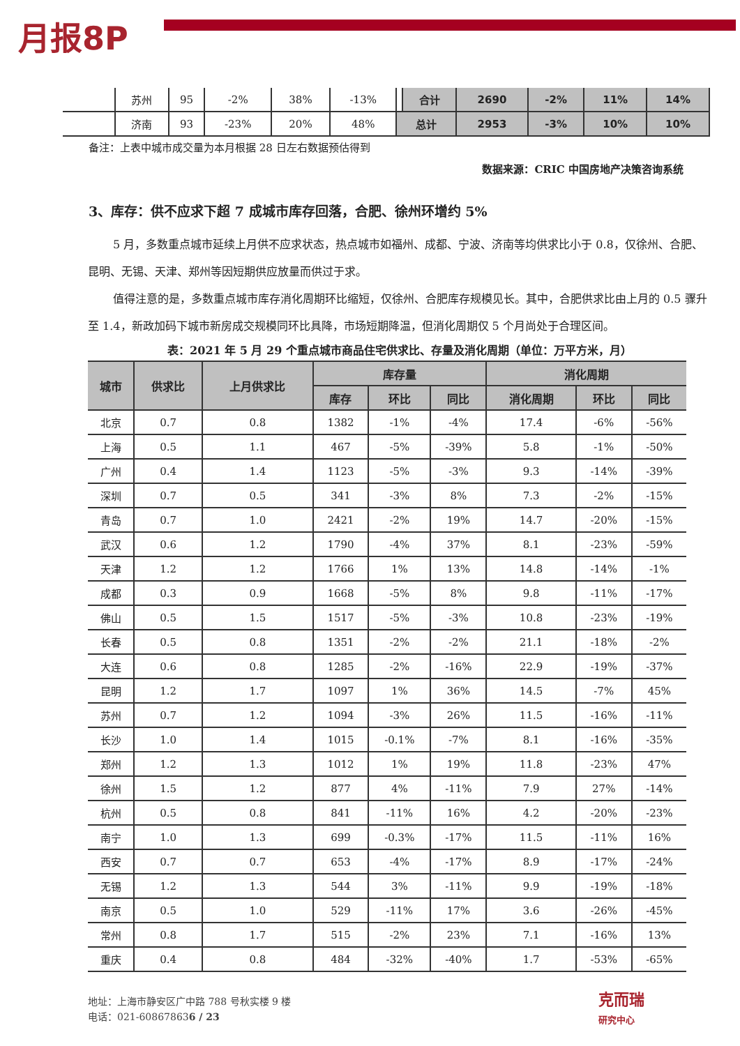月报8P
| | 苏州 | 95 | -2% | 38% | -13% | | 合计 | 2690 | -2% | 11% | 14% |
| | 济南 | 93 | -23% | 20% | 48% | 总计 | | 2953 | -3% | 10% | 10% |
备注：上表中城市成交量为本月根据 28 日左右数据预估得到
数据来源：CRIC 中国房地产决策咨询系统
3、库存：供不应求下超 7 成城市库存回落，合肥、徐州环增约 5%
5 月，多数重点城市延续上月供不应求状态，热点城市如福州、成都、宁波、济南等均供求比小于 0.8，仅徐州、合肥、昆明、无锡、天津、郑州等因短期供应放量而供过于求。
值得注意的是，多数重点城市库存消化周期环比缩短，仅徐州、合肥库存规模见长。其中，合肥供求比由上月的 0.5 骤升至 1.4，新政加码下城市新房成交规模同环比具降，市场短期降温，但消化周期仅 5 个月尚处于合理区间。
表：2021 年 5 月 29 个重点城市商品住宅供求比、存量及消化周期（单位：万平方米，月）
| 城市 | 供求比 | 上月供求比 | 库存量 | | | 消化周期 | | |
| --- | --- | --- | --- | --- | --- | --- | --- | --- |
| | | | 库存 | 环比 | 同比 | 消化周期 | 环比 | 同比 |
| 北京 | 0.7 | 0.8 | 1382 | -1% | -4% | 17.4 | -6% | -56% |
| 上海 | 0.5 | 1.1 | 467 | -5% | -39% | 5.8 | -1% | -50% |
| 广州 | 0.4 | 1.4 | 1123 | -5% | -3% | 9.3 | -14% | -39% |
| 深圳 | 0.7 | 0.5 | 341 | -3% | 8% | 7.3 | -2% | -15% |
| 青岛 | 0.7 | 1.0 | 2421 | -2% | 19% | 14.7 | -20% | -15% |
| 武汉 | 0.6 | 1.2 | 1790 | -4% | 37% | 8.1 | -23% | -59% |
| 天津 | 1.2 | 1.2 | 1766 | 1% | 13% | 14.8 | -14% | -1% |
| 成都 | 0.3 | 0.9 | 1668 | -5% | 8% | 9.8 | -11% | -17% |
| 佛山 | 0.5 | 1.5 | 1517 | -5% | -3% | 10.8 | -23% | -19% |
| 长春 | 0.5 | 0.8 | 1351 | -2% | -2% | 21.1 | -18% | -2% |
| 大连 | 0.6 | 0.8 | 1285 | -2% | -16% | 22.9 | -19% | -37% |
| 昆明 | 1.2 | 1.7 | 1097 | 1% | 36% | 14.5 | -7% | 45% |
| 苏州 | 0.7 | 1.2 | 1094 | -3% | 26% | 11.5 | -16% | -11% |
| 长沙 | 1.0 | 1.4 | 1015 | -0.1% | -7% | 8.1 | -16% | -35% |
| 郑州 | 1.2 | 1.3 | 1012 | 1% | 19% | 11.8 | -23% | 47% |
| 徐州 | 1.5 | 1.2 | 877 | 4% | -11% | 7.9 | 27% | -14% |
| 杭州 | 0.5 | 0.8 | 841 | -11% | 16% | 4.2 | -20% | -23% |
| 南宁 | 1.0 | 1.3 | 699 | -0.3% | -17% | 11.5 | -11% | 16% |
| 西安 | 0.7 | 0.7 | 653 | -4% | -17% | 8.9 | -17% | -24% |
| 无锡 | 1.2 | 1.3 | 544 | 3% | -11% | 9.9 | -19% | -18% |
| 南京 | 0.5 | 1.0 | 529 | -11% | 17% | 3.6 | -26% | -45% |
| 常州 | 0.8 | 1.7 | 515 | -2% | 23% | 7.1 | -16% | 13% |
| 重庆 | 0.4 | 0.8 | 484 | -32% | -40% | 1.7 | -53% | -65% |
地址：上海市静安区广中路 788 号秋实楼 9 楼
电话：021-608678636 / 23
克而瑞
研究中心